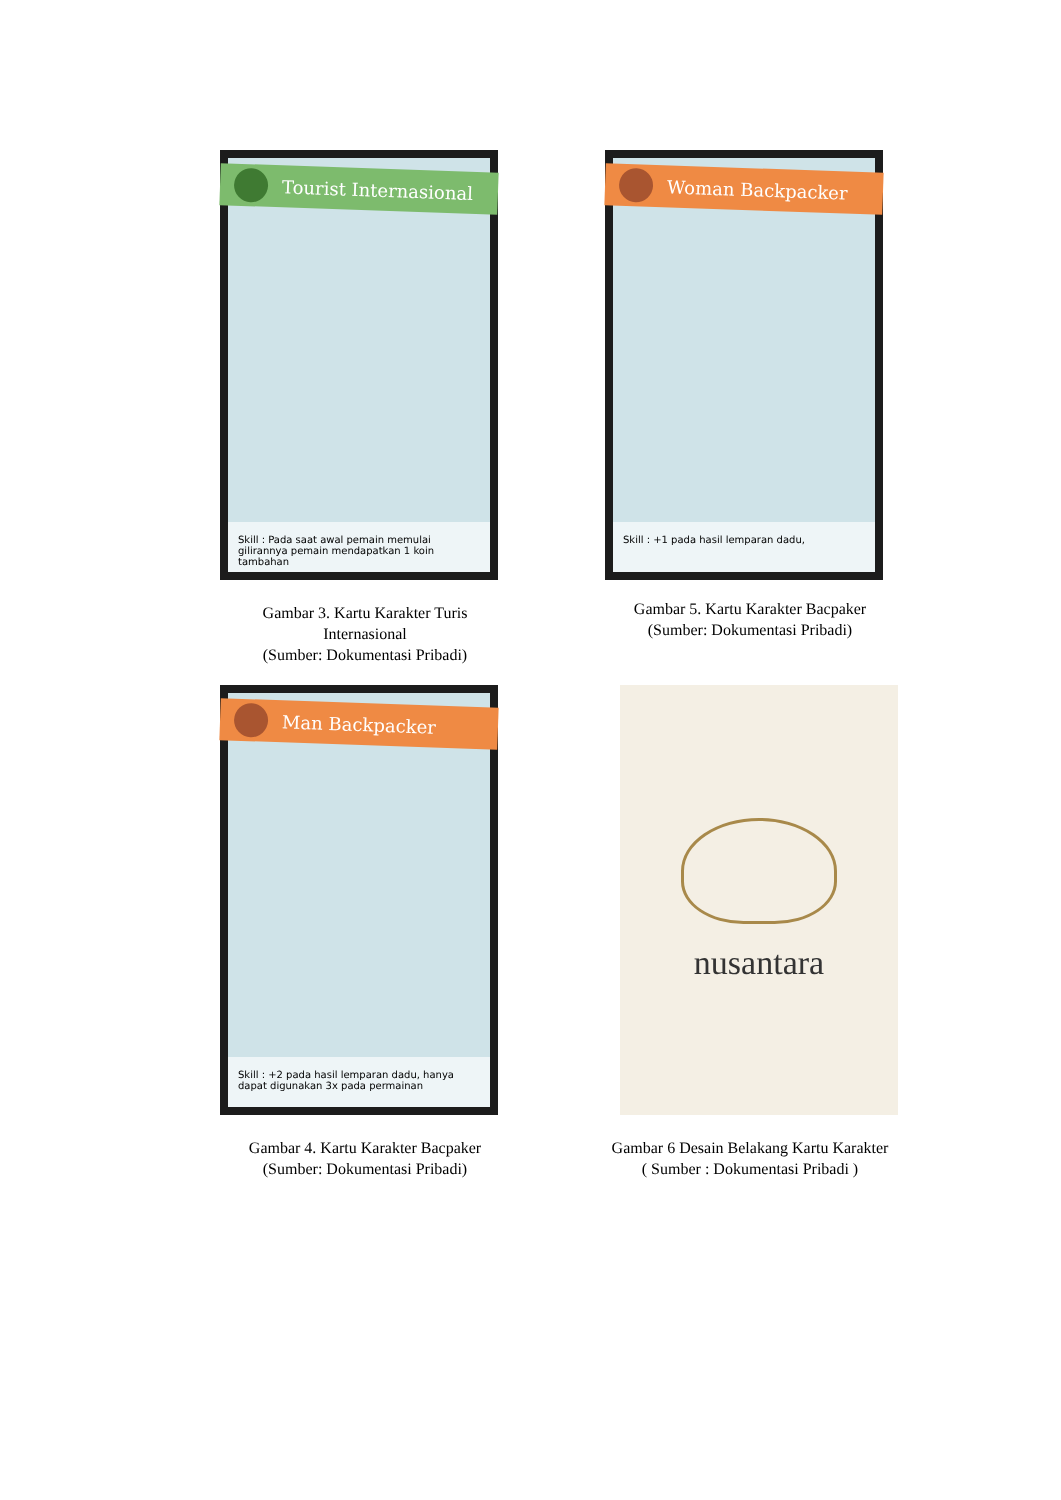Tourist Internasional
Skill : Pada saat awal pemain memulai gilirannya pemain mendapatkan 1 koin tambahan
Gambar 3. Kartu Karakter Turis
Internasional
(Sumber: Dokumentasi Pribadi)
Woman Backpacker
Skill : +1 pada hasil lemparan dadu,
Gambar 5. Kartu Karakter Bacpaker
(Sumber: Dokumentasi Pribadi)
Man Backpacker
Skill : +2 pada hasil lemparan dadu, hanya dapat digunakan 3x pada permainan
Gambar 4. Kartu Karakter Bacpaker
(Sumber: Dokumentasi Pribadi)
nusantara
Gambar 6 Desain Belakang Kartu Karakter
( Sumber : Dokumentasi Pribadi )